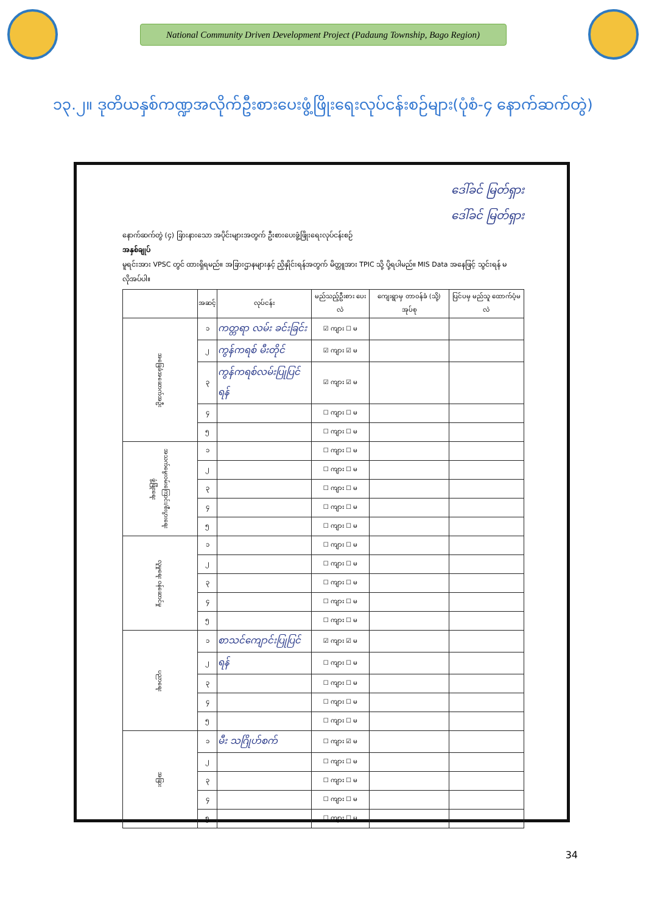National Community Driven Development Project (Padaung Township, Bago Region)
၁၃.၂။ ဒုတိယနှစ်ကဏ္ဍအလိုက်ဦးစားပေးဖွံ့ဖြိုးရေးလုပ်ငန်းစဉ်များ(ပုံစံ-၄ နောက်ဆက်တွဲ)
ဒေါ်ခင် မြတ်ရှား
ဒေါ်ခင် မြတ်ရှား
နောက်ဆက်တွဲ (၄) ခြားနားသော အပိုင်းများအတွက် ဦးစားပေးဖွံ့ဖြိုးရေးလုပ်ငန်းစဉ်
အနှစ်ချုပ်
မူရင်းအား VPSC တွင် ထားရှိရမည်။ အခြားဌာနများနှင့် ညှိနှိုင်းရန်အတွက် မိတ္တူအား TPIC သို့ ပို့ရပါမည်။ MIS Data အနေဖြင့် သွင်းရန် မလိုအပ်ပါ။
| | အဆင့် | လုပ်ငန်း | မည်သည့်ဦးစား ပေးလဲ | ကျေးရွာမှ တာဝန်ခံ (သို့) အုပ်စု | ပြင်ပမှ မည်သူ ထောက်ပံ့မလဲ |
| --- | --- | --- | --- | --- | --- |
| အခြေခံအဆောက်အဦး | ၁ | ကတ္တရာ လမ်း ခင်းခြင်း | ☑ ကျား ☐ မ | | |
| | ၂ | ကွန်ကရစ် မီးတိုင် | ☑ ကျား ☑ မ | | |
| | ၃ | ကွန်ကရစ်လမ်းပြုပြင်ရန် | ☑ ကျား ☑ မ | | |
| | ၄ | | ☐ ကျား ☐ မ | | |
| | ၅ | | ☐ ကျား ☐ မ | | |
| အသက်မွေးဝမ်းကြောင်း/စီးပွားရေး ဖွံ့ဖြိုးရေး | ၁ | | ☐ ကျား ☐ မ | | |
| | ၂ | | ☐ ကျား ☐ မ | | |
| | ၃ | | ☐ ကျား ☐ မ | | |
| | ၄ | | ☐ ကျား ☐ မ | | |
| | ၅ | | ☐ ကျား ☐ မ | | |
| လူမှုရေး ဝန်ဆောင်မှု | ၁ | | ☐ ကျား ☐ မ | | |
| | ၂ | | ☐ ကျား ☐ မ | | |
| | ၃ | | ☐ ကျား ☐ မ | | |
| | ၄ | | ☐ ကျား ☐ မ | | |
| | ၅ | | ☐ ကျား ☐ မ | | |
| ပညာရေး | ၁ | စာသင်ကျောင်းပြုပြင် | ☑ ကျား ☑ မ | | |
| | ၂ | ရန် | ☐ ကျား ☐ မ | | |
| | ၃ | | ☐ ကျား ☐ မ | | |
| | ၄ | | ☐ ကျား ☐ မ | | |
| | ၅ | | ☐ ကျား ☐ မ | | |
| အခြား | ၁ | မီး သဂြိုဟ်စက် | ☐ ကျား ☑ မ | | |
| | ၂ | | ☐ ကျား ☐ မ | | |
| | ၃ | | ☐ ကျား ☐ မ | | |
| | ၄ | | ☐ ကျား ☐ မ | | |
| | ၅ | | ☐ ကျား ☐ မ | | |
34